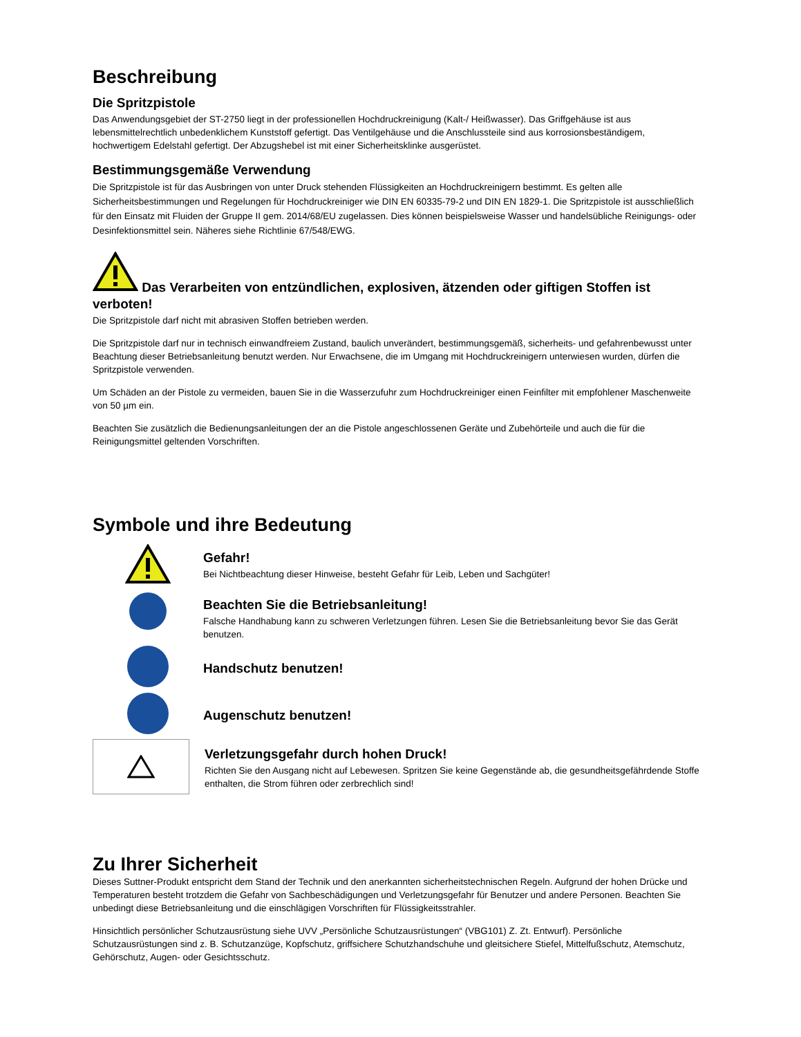Beschreibung
Die Spritzpistole
Das Anwendungsgebiet der ST-2750 liegt in der professionellen Hochdruckreinigung (Kalt-/ Heißwasser). Das Griffgehäuse ist aus lebensmittelrechtlich unbedenklichem Kunststoff gefertigt. Das Ventilgehäuse und die Anschlussteile sind aus korrosionsbeständigem, hochwertigem Edelstahl gefertigt. Der Abzugshebel ist mit einer Sicherheitsklinke ausgerüstet.
Bestimmungsgemäße Verwendung
Die Spritzpistole ist für das Ausbringen von unter Druck stehenden Flüssigkeiten an Hochdruckreinigern bestimmt. Es gelten alle Sicherheitsbestimmungen und Regelungen für Hochdruckreiniger wie DIN EN 60335-79-2 und DIN EN 1829-1. Die Spritzpistole ist ausschließlich für den Einsatz mit Fluiden der Gruppe II gem. 2014/68/EU zugelassen. Dies können beispielsweise Wasser und handelsübliche Reinigungs- oder Desinfektionsmittel sein. Näheres siehe Richtlinie 67/548/EWG.
Das Verarbeiten von entzündlichen, explosiven, ätzenden oder giftigen Stoffen ist verboten!
Die Spritzpistole darf nicht mit abrasiven Stoffen betrieben werden.
Die Spritzpistole darf nur in technisch einwandfreiem Zustand, baulich unverändert, bestimmungsgemäß, sicherheits- und gefahrenbewusst unter Beachtung dieser Betriebsanleitung benutzt werden. Nur Erwachsene, die im Umgang mit Hochdruckreinigern unterwiesen wurden, dürfen die Spritzpistole verwenden.
Um Schäden an der Pistole zu vermeiden, bauen Sie in die Wasserzufuhr zum Hochdruckreiniger einen Feinfilter mit empfohlener Maschenweite von 50 µm ein.
Beachten Sie zusätzlich die Bedienungsanleitungen der an die Pistole angeschlossenen Geräte und Zubehörteile und auch die für die Reinigungsmittel geltenden Vorschriften.
Symbole und ihre Bedeutung
Gefahr!
Bei Nichtbeachtung dieser Hinweise, besteht Gefahr für Leib, Leben und Sachgüter!
Beachten Sie die Betriebsanleitung!
Falsche Handhabung kann zu schweren Verletzungen führen. Lesen Sie die Betriebsanleitung bevor Sie das Gerät benutzen.
Handschutz benutzen!
Augenschutz benutzen!
Verletzungsgefahr durch hohen Druck!
Richten Sie den Ausgang nicht auf Lebewesen. Spritzen Sie keine Gegenstände ab, die gesundheitsgefährdende Stoffe enthalten, die Strom führen oder zerbrechlich sind!
Zu Ihrer Sicherheit
Dieses Suttner-Produkt entspricht dem Stand der Technik und den anerkannten sicherheitstechnischen Regeln. Aufgrund der hohen Drücke und Temperaturen besteht trotzdem die Gefahr von Sachbeschädigungen und Verletzungsgefahr für Benutzer und andere Personen. Beachten Sie unbedingt diese Betriebsanleitung und die einschlägigen Vorschriften für Flüssigkeitsstrahler.
Hinsichtlich persönlicher Schutzausrüstung siehe UVV „Persönliche Schutzausrüstungen“ (VBG101) Z. Zt. Entwurf). Persönliche Schutzausrüstungen sind z. B. Schutzanzüge, Kopfschutz, griffsichere Schutzhandschuhe und gleitsichere Stiefel, Mittelfußschutz, Atemschutz, Gehörschutz, Augen- oder Gesichtsschutz.